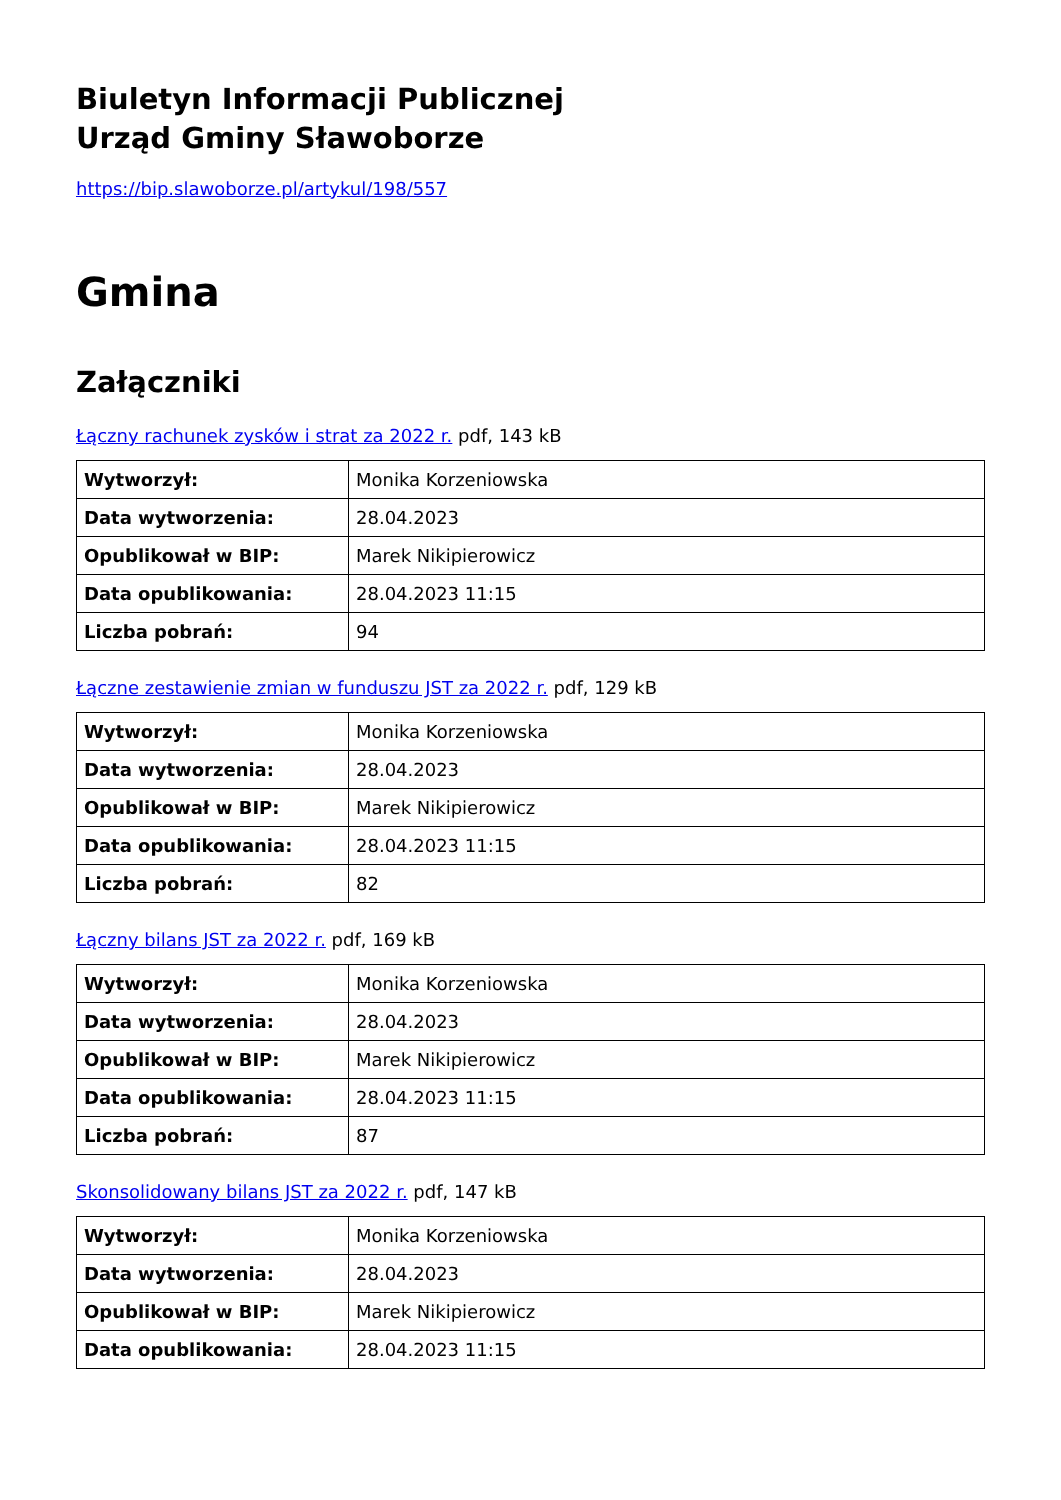Biuletyn Informacji Publicznej
Urząd Gminy Sławoborze
https://bip.slawoborze.pl/artykul/198/557
Gmina
Załączniki
Łączny rachunek zysków i strat za 2022 r. pdf, 143 kB
| Wytworzył: | Monika Korzeniowska |
| Data wytworzenia: | 28.04.2023 |
| Opublikował w BIP: | Marek Nikipierowicz |
| Data opublikowania: | 28.04.2023 11:15 |
| Liczba pobrań: | 94 |
Łączne zestawienie zmian w funduszu JST za 2022 r. pdf, 129 kB
| Wytworzył: | Monika Korzeniowska |
| Data wytworzenia: | 28.04.2023 |
| Opublikował w BIP: | Marek Nikipierowicz |
| Data opublikowania: | 28.04.2023 11:15 |
| Liczba pobrań: | 82 |
Łączny bilans JST za 2022 r. pdf, 169 kB
| Wytworzył: | Monika Korzeniowska |
| Data wytworzenia: | 28.04.2023 |
| Opublikował w BIP: | Marek Nikipierowicz |
| Data opublikowania: | 28.04.2023 11:15 |
| Liczba pobrań: | 87 |
Skonsolidowany bilans JST za 2022 r. pdf, 147 kB
| Wytworzył: | Monika Korzeniowska |
| Data wytworzenia: | 28.04.2023 |
| Opublikował w BIP: | Marek Nikipierowicz |
| Data opublikowania: | 28.04.2023 11:15 |